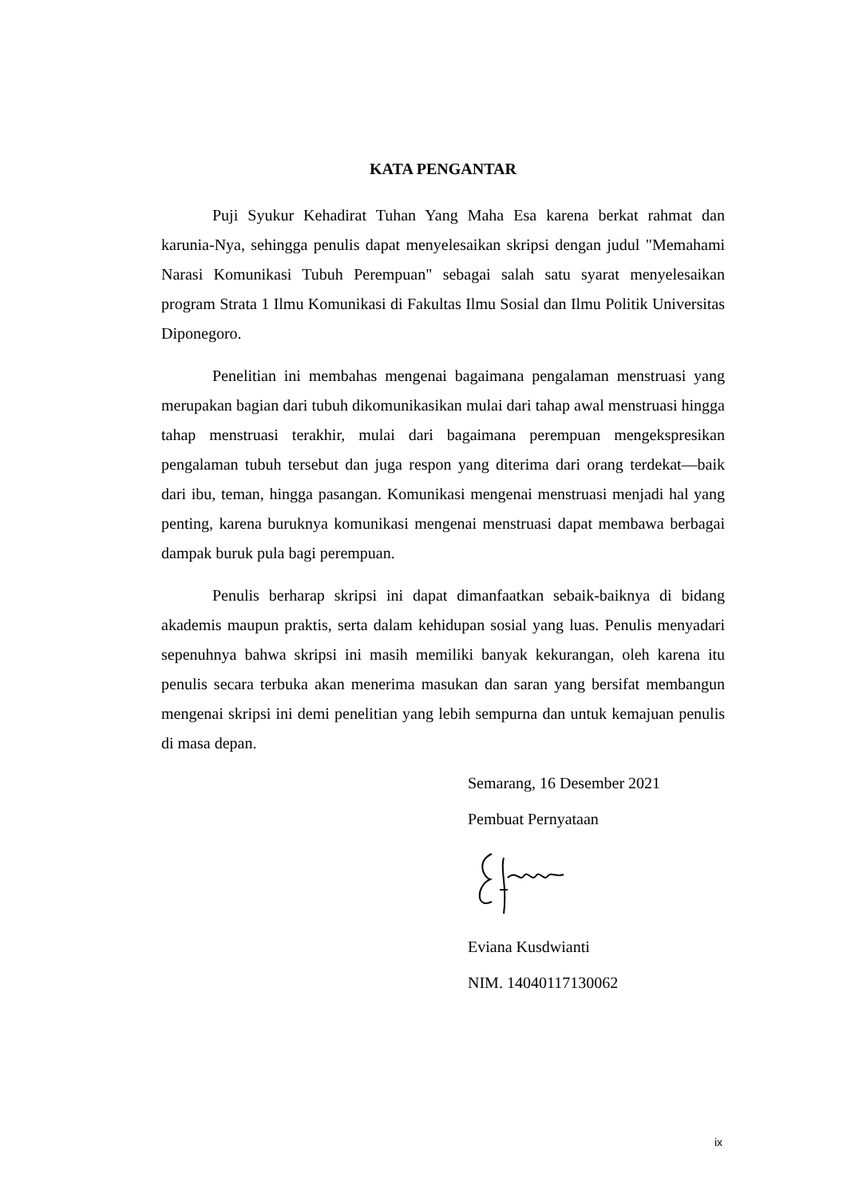KATA PENGANTAR
Puji Syukur Kehadirat Tuhan Yang Maha Esa karena berkat rahmat dan karunia-Nya, sehingga penulis dapat menyelesaikan skripsi dengan judul "Memahami Narasi Komunikasi Tubuh Perempuan" sebagai salah satu syarat menyelesaikan program Strata 1 Ilmu Komunikasi di Fakultas Ilmu Sosial dan Ilmu Politik Universitas Diponegoro.
Penelitian ini membahas mengenai bagaimana pengalaman menstruasi yang merupakan bagian dari tubuh dikomunikasikan mulai dari tahap awal menstruasi hingga tahap menstruasi terakhir, mulai dari bagaimana perempuan mengekspresikan pengalaman tubuh tersebut dan juga respon yang diterima dari orang terdekat—baik dari ibu, teman, hingga pasangan. Komunikasi mengenai menstruasi menjadi hal yang penting, karena buruknya komunikasi mengenai menstruasi dapat membawa berbagai dampak buruk pula bagi perempuan.
Penulis berharap skripsi ini dapat dimanfaatkan sebaik-baiknya di bidang akademis maupun praktis, serta dalam kehidupan sosial yang luas. Penulis menyadari sepenuhnya bahwa skripsi ini masih memiliki banyak kekurangan, oleh karena itu penulis secara terbuka akan menerima masukan dan saran yang bersifat membangun mengenai skripsi ini demi penelitian yang lebih sempurna dan untuk kemajuan penulis di masa depan.
Semarang, 16 Desember 2021
Pembuat Pernyataan
Eviana Kusdwianti
NIM. 14040117130062
ix